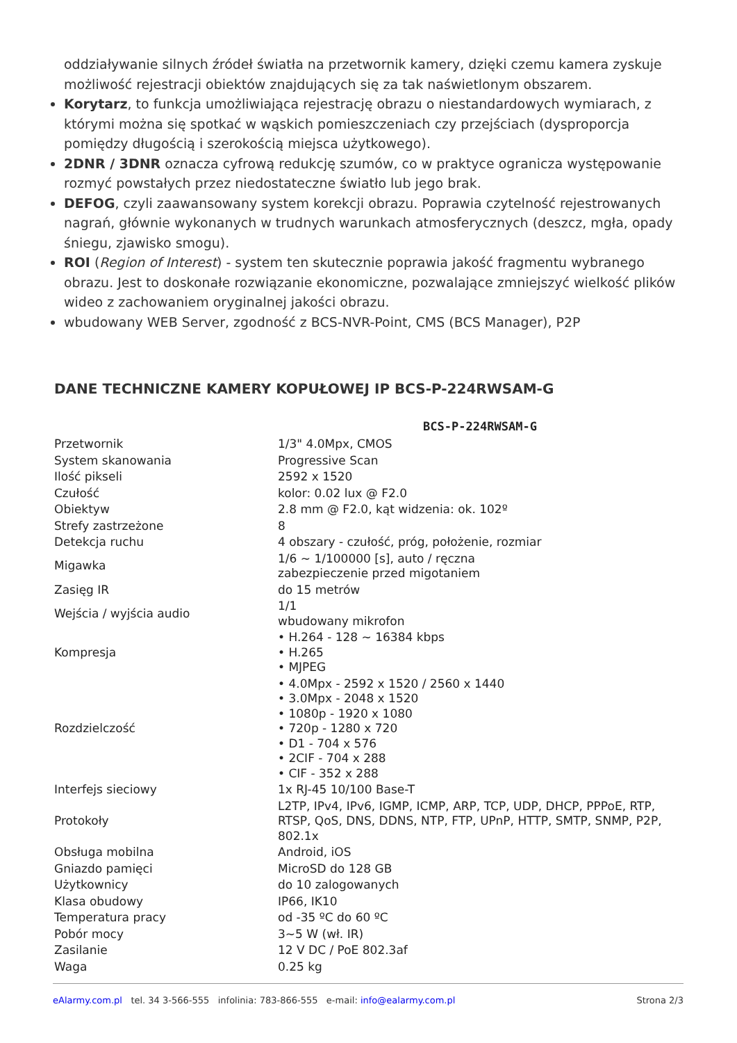oddziaływanie silnych źródeł światła na przetwornik kamery, dzięki czemu kamera zyskuje możliwość rejestracji obiektów znajdujących się za tak naświetlonym obszarem.
Korytarz, to funkcja umożliwiająca rejestrację obrazu o niestandardowych wymiarach, z którymi można się spotkać w wąskich pomieszczeniach czy przejściach (dysproporcja pomiędzy długością i szerokością miejsca użytkowego).
2DNR / 3DNR oznacza cyfrową redukcję szumów, co w praktyce ogranicza występowanie rozmyć powstałych przez niedostateczne światło lub jego brak.
DEFOG, czyli zaawansowany system korekcji obrazu. Poprawia czytelność rejestrowanych nagrań, głównie wykonanych w trudnych warunkach atmosferycznych (deszcz, mgła, opady śniegu, zjawisko smogu).
ROI (Region of Interest) - system ten skutecznie poprawia jakość fragmentu wybranego obrazu. Jest to doskonałe rozwiązanie ekonomiczne, pozwalające zmniejszyć wielkość plików wideo z zachowaniem oryginalnej jakości obrazu.
wbudowany WEB Server, zgodność z BCS-NVR-Point, CMS (BCS Manager), P2P
DANE TECHNICZNE KAMERY KOPUŁOWEJ IP BCS-P-224RWSAM-G
| | BCS-P-224RWSAM-G |
| --- | --- |
| Przetwornik | 1/3" 4.0Mpx, CMOS |
| System skanowania | Progressive Scan |
| Ilość pikseli | 2592 x 1520 |
| Czułość | kolor: 0.02 lux @ F2.0 |
| Obiektyw | 2.8 mm @ F2.0, kąt widzenia: ok. 102º |
| Strefy zastrzeżone | 8 |
| Detekcja ruchu | 4 obszary - czułość, próg, położenie, rozmiar |
| Migawka | 1/6 ~ 1/100000 [s], auto / ręczna zabezpieczenie przed migotaniem |
| Zasięg IR | do 15 metrów |
| Wejścia / wyjścia audio | 1/1 wbudowany mikrofon |
| Kompresja | • H.264 - 128 ~ 16384 kbps • H.265 • MJPEG |
| Rozdzielczość | • 4.0Mpx - 2592 x 1520 / 2560 x 1440 • 3.0Mpx - 2048 x 1520 • 1080p - 1920 x 1080 • 720p - 1280 x 720 • D1 - 704 x 576 • 2CIF - 704 x 288 • CIF - 352 x 288 |
| Interfejs sieciowy | 1x RJ-45 10/100 Base-T |
| Protokoły | L2TP, IPv4, IPv6, IGMP, ICMP, ARP, TCP, UDP, DHCP, PPPoE, RTP, RTSP, QoS, DNS, DDNS, NTP, FTP, UPnP, HTTP, SMTP, SNMP, P2P, 802.1x |
| Obsługa mobilna | Android, iOS |
| Gniazdo pamięci | MicroSD do 128 GB |
| Użytkownicy | do 10 zalogowanych |
| Klasa obudowy | IP66, IK10 |
| Temperatura pracy | od -35 ºC do 60 ºC |
| Pobór mocy | 3~5 W (wł. IR) |
| Zasilanie | 12 V DC / PoE 802.3af |
| Waga | 0.25 kg |
eAlarmy.com.pl tel. 34 3-566-555 infolinia: 783-866-555 e-mail: info@ealarmy.com.pl Strona 2/3